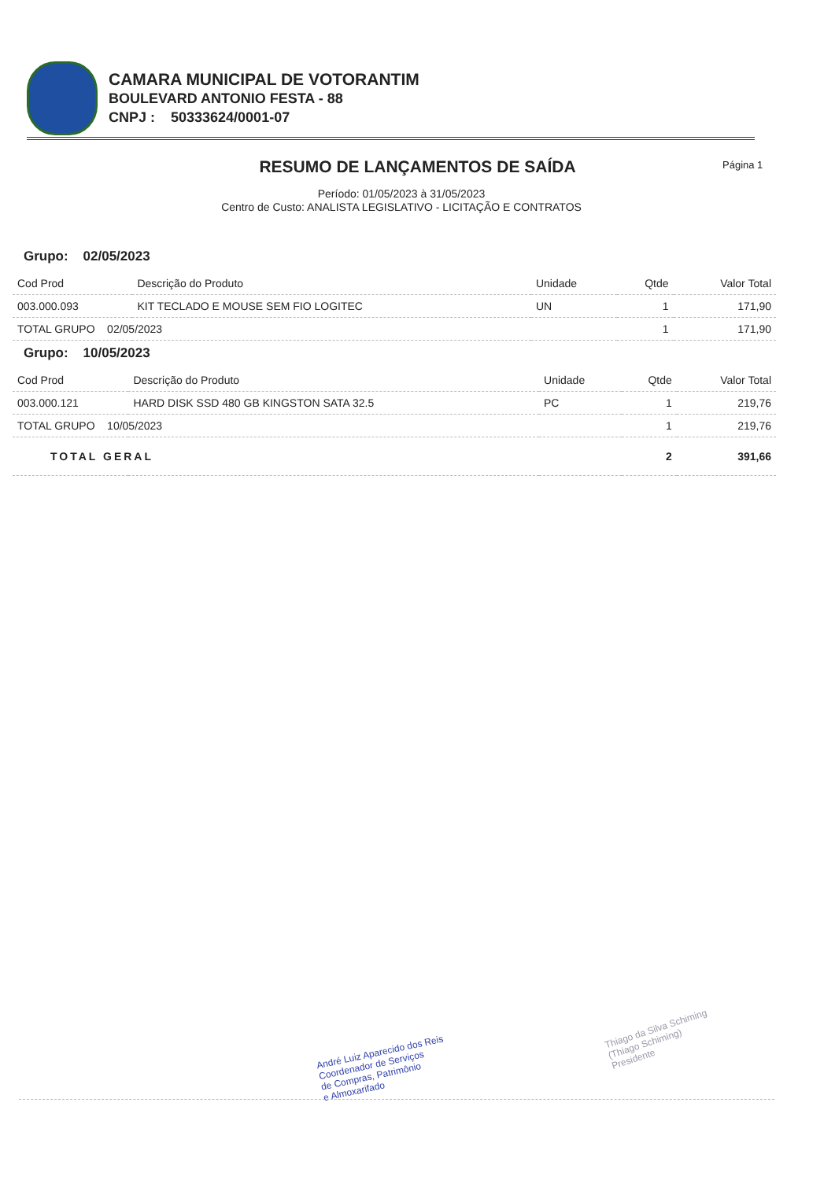CAMARA MUNICIPAL DE VOTORANTIM
BOULEVARD ANTONIO FESTA - 88
CNPJ : 50333624/0001-07
RESUMO DE LANÇAMENTOS DE SAÍDA Página 1
Período: 01/05/2023 à 31/05/2023
Centro de Custo: ANALISTA LEGISLATIVO - LICITAÇÃO E CONTRATOS
Grupo: 02/05/2023
| Cod Prod | Descrição do Produto | Unidade | Qtde | Valor Total |
| --- | --- | --- | --- | --- |
| 003.000.093 | KIT TECLADO E MOUSE SEM FIO LOGITEC | UN | 1 | 171,90 |
| TOTAL GRUPO 02/05/2023 | | | 1 | 171,90 |
Grupo: 10/05/2023
| Cod Prod | Descrição do Produto | Unidade | Qtde | Valor Total |
| --- | --- | --- | --- | --- |
| 003.000.121 | HARD DISK SSD 480 GB KINGSTON SATA 32.5 | PC | 1 | 219,76 |
| TOTAL GRUPO 10/05/2023 | | | 1 | 219,76 |
| TOTAL GERAL | | | 2 | 391,66 |
André Luiz Aparecido dos Reis
Coordenador de Serviços
de Compras, Patrimônio
e Almoxarifado
Thiago da Silva Schiming
(Thiago Schiming)
Presidente